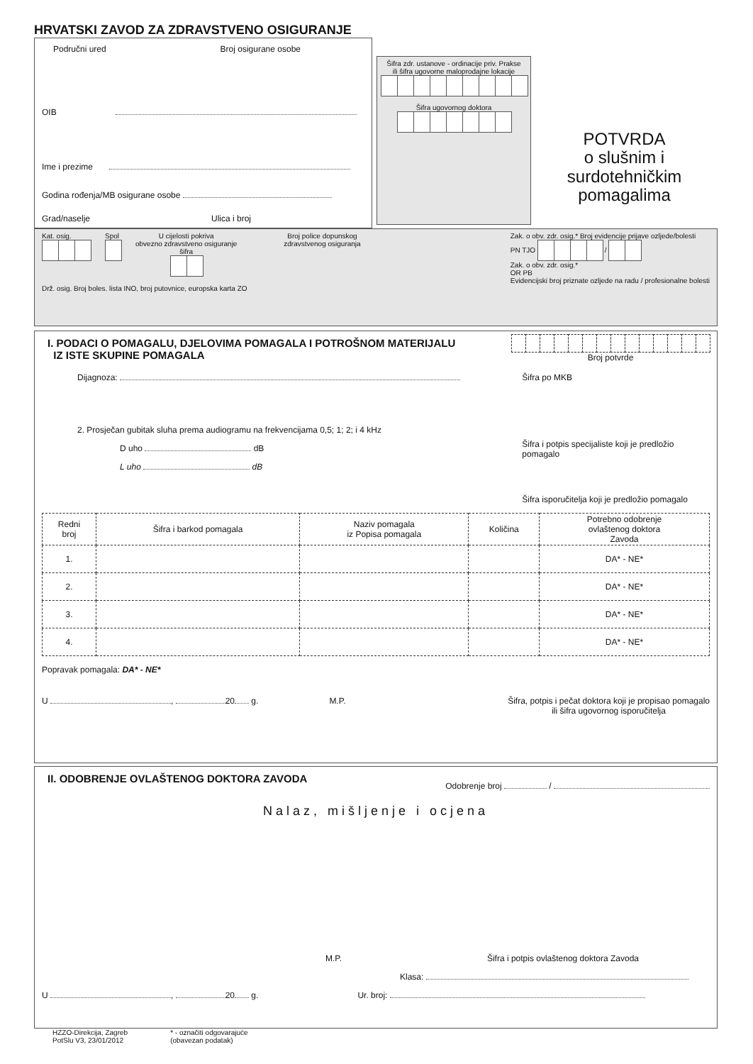HRVATSKI ZAVOD ZA ZDRAVSTVENO OSIGURANJE
Područni ured Broj osigurane osobe
OIB
Ime i prezime
Godina rođenja/MB osigurane osobe
Grad/naselje Ulica i broj
Šifra zdr. ustanove - ordinacije priv. Prakse
ili šifra ugovorne maloprodajne lokacije
Šifra ugovornog doktora
POTVRDA
o slušnim i surdotehničkim
pomagalima
Kat. osig. Spol U cijelosti pokriva
obvezno zdravstveno osiguranje
šifra
Broj police dopunskog
zdravstvenog osiguranja
Zak. o obv. zdr. osig.* Broj evidencije prijave ozljede/bolesti
PN TJO /
Zak. o obv. zdr. osig.*
OR PB
Evidencijski broj priznate ozljede na radu / profesionalne bolesti
Drž. osig. Broj boles. lista INO, broj putovnice, europska karta ZO
I. PODACI O POMAGALU, DJELOVIMA POMAGALA I POTROŠNOM MATERIJALU
IZ ISTE SKUPINE POMAGALA
Broj potvrde
Dijagnoza:
2. Prosječan gubitak sluha prema audiogramu na frekvencijama 0,5; 1; 2; i 4 kHz
D uho dB
L uho dB
Šifra po MKB
Šifra i potpis specijaliste koji je predložio pomagalo
Šifra isporučitelja koji je predložio pomagalo
| Redni broj | Šifra i barkod pomagala | Naziv pomagala iz Popisa pomagala | Količina | Potrebno odobrenje ovlaštenog doktora Zavoda |
| --- | --- | --- | --- | --- |
| 1. | | | | DA* - NE* |
| 2. | | | | DA* - NE* |
| 3. | | | | DA* - NE* |
| 4. | | | | DA* - NE* |
Popravak pomagala: DA* - NE*
U , 20 g. M.P. Šifra, potpis i pečat doktora koji je propisao pomagalo
ili šifra ugovornog isporučitelja
II. ODOBRENJE OVLAŠTENOG DOKTORA ZAVODA
Odobrenje broj /
Nalaz, mišljenje i ocjena
M.P. Šifra i potpis ovlaštenog doktora Zavoda
Klasa:
U , 20 g. Ur. broj:
HZZO-Direkcija, Zagreb
PotSlu V3, 23/01/2012 * - označiti odgovarajuće
(obavezan podatak)